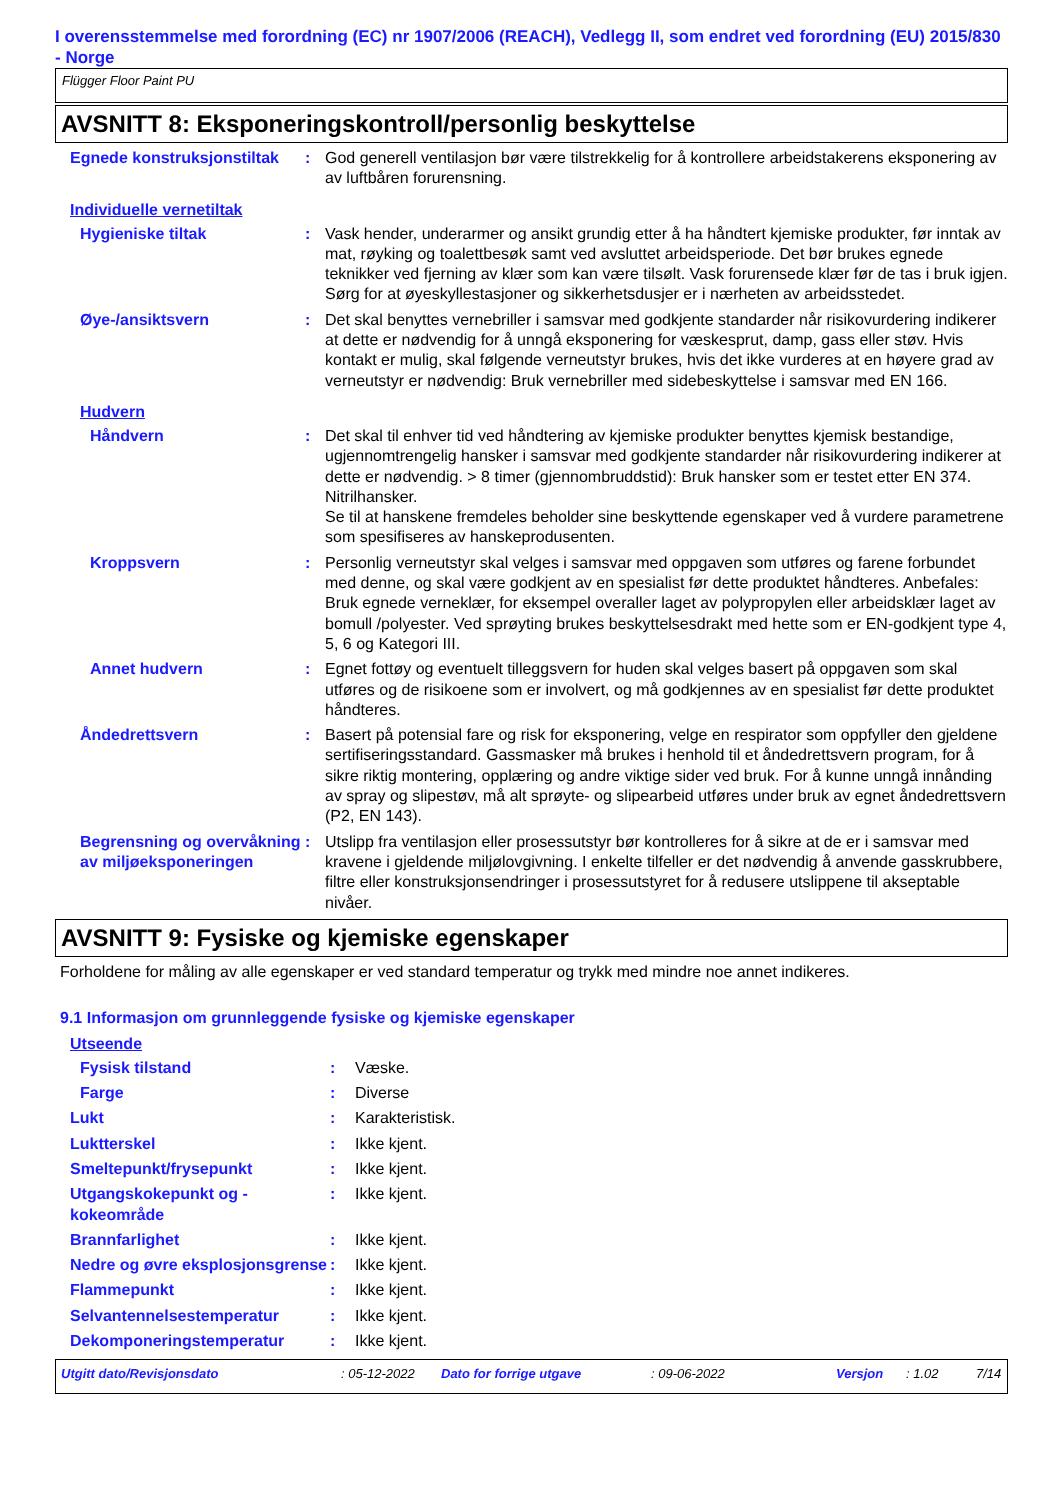I overensstemmelse med forordning (EC) nr 1907/2006 (REACH), Vedlegg II, som endret ved forordning (EU) 2015/830 - Norge
Flügger Floor Paint PU
AVSNITT 8: Eksponeringskontroll/personlig beskyttelse
Egnede konstruksjonstiltak
: God generell ventilasjon bør være tilstrekkelig for å kontrollere arbeidstakerens eksponering av av luftbåren forurensning.
Individuelle vernetiltak
Hygieniske tiltak : Vask hender, underarmer og ansikt grundig etter å ha håndtert kjemiske produkter, før inntak av mat, røyking og toalettbesøk samt ved avsluttet arbeidsperiode. Det bør brukes egnede teknikker ved fjerning av klær som kan være tilsølt. Vask forurensede klær før de tas i bruk igjen. Sørg for at øyeskyllestasjoner og sikkerhetsdusjer er i nærheten av arbeidsstedet.
Øye-/ansiktsvern : Det skal benyttes vernebriller i samsvar med godkjente standarder når risikovurdering indikerer at dette er nødvendig for å unngå eksponering for væskesprut, damp, gass eller støv. Hvis kontakt er mulig, skal følgende verneutstyr brukes, hvis det ikke vurderes at en høyere grad av verneutstyr er nødvendig: Bruk vernebriller med sidebeskyttelse i samsvar med EN 166.
Hudvern
Håndvern : Det skal til enhver tid ved håndtering av kjemiske produkter benyttes kjemisk bestandige, ugjennomtrengelig hansker i samsvar med godkjente standarder når risikovurdering indikerer at dette er nødvendig. > 8 timer (gjennombruddstid): Bruk hansker som er testet etter EN 374. Nitrilhansker.
Se til at hanskene fremdeles beholder sine beskyttende egenskaper ved å vurdere parametrene som spesifiseres av hanskeprodusenten.
Kroppsvern : Personlig verneutstyr skal velges i samsvar med oppgaven som utføres og farene forbundet med denne, og skal være godkjent av en spesialist før dette produktet håndteres. Anbefales: Bruk egnede verneklær, for eksempel overaller laget av polypropylen eller arbeidsklær laget av bomull /polyester. Ved sprøyting brukes beskyttelsesdrakt med hette som er EN-godkjent type 4, 5, 6 og Kategori III.
Annet hudvern : Egnet fottøy og eventuelt tilleggsvern for huden skal velges basert på oppgaven som skal utføres og de risikoene som er involvert, og må godkjennes av en spesialist før dette produktet håndteres.
Åndedrettsvern : Basert på potensial fare og risk for eksponering, velge en respirator som oppfyller den gjeldene sertifiseringsstandard. Gassmasker må brukes i henhold til et åndedrettsvern program, for å sikre riktig montering, opplæring og andre viktige sider ved bruk. For å kunne unngå innånding av spray og slipestøv, må alt sprøyte- og slipearbeid utføres under bruk av egnet åndedrettsvern (P2, EN 143).
Begrensning og overvåkning av miljøeksponeringen
: Utslipp fra ventilasjon eller prosessutstyr bør kontrolleres for å sikre at de er i samsvar med kravene i gjeldende miljølovgivning. I enkelte tilfeller er det nødvendig å anvende gasskrubbere, filtre eller konstruksjonsendringer i prosessutstyret for å redusere utslippene til akseptable nivåer.
AVSNITT 9: Fysiske og kjemiske egenskaper
Forholdene for måling av alle egenskaper er ved standard temperatur og trykk med mindre noe annet indikeres.
9.1 Informasjon om grunnleggende fysiske og kjemiske egenskaper
Utseende
Fysisk tilstand : Væske.
Farge : Diverse
Lukt : Karakteristisk.
Luktterskel : Ikke kjent.
Smeltepunkt/frysepunkt : Ikke kjent.
Utgangskokepunkt og - kokeområde
: Ikke kjent.
Brannfarlighet : Ikke kjent.
Nedre og øvre eksplosjonsgrense
: Ikke kjent.
Flammepunkt : Ikke kjent.
Selvantennelsestemperatur : Ikke kjent.
Dekomponeringstemperatur : Ikke kjent.
Utgitt dato/Revisjonsdato: 05-12-2022 Dato for forrige utgave: 09-06-2022 Versjon: 1.02 7/14